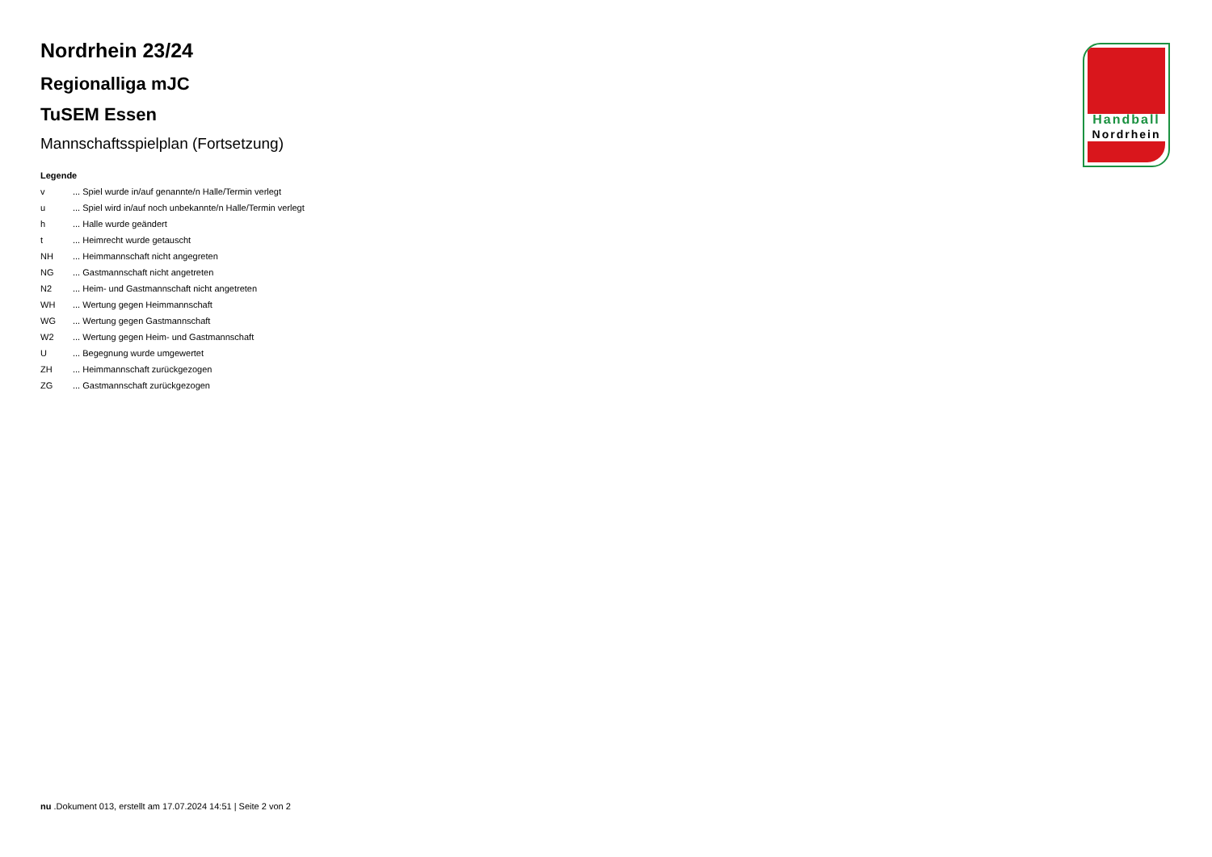Nordrhein 23/24
Regionalliga mJC
TuSEM Essen
Mannschaftsspielplan (Fortsetzung)
Legende
| v | ... Spiel wurde in/auf genannte/n Halle/Termin verlegt |
| u | ... Spiel wird in/auf noch unbekannte/n Halle/Termin verlegt |
| h | ... Halle wurde geändert |
| t | ... Heimrecht wurde getauscht |
| NH | ... Heimmannschaft nicht angegreten |
| NG | ... Gastmannschaft nicht angetreten |
| N2 | ... Heim- und Gastmannschaft nicht angetreten |
| WH | ... Wertung gegen Heimmannschaft |
| WG | ... Wertung gegen Gastmannschaft |
| W2 | ... Wertung gegen Heim- und Gastmannschaft |
| U | ... Begegnung wurde umgewertet |
| ZH | ... Heimmannschaft zurückgezogen |
| ZG | ... Gastmannschaft zurückgezogen |
Handball
Nordrhein
nu .Dokument 013, erstellt am 17.07.2024 14:51 | Seite 2 von 2